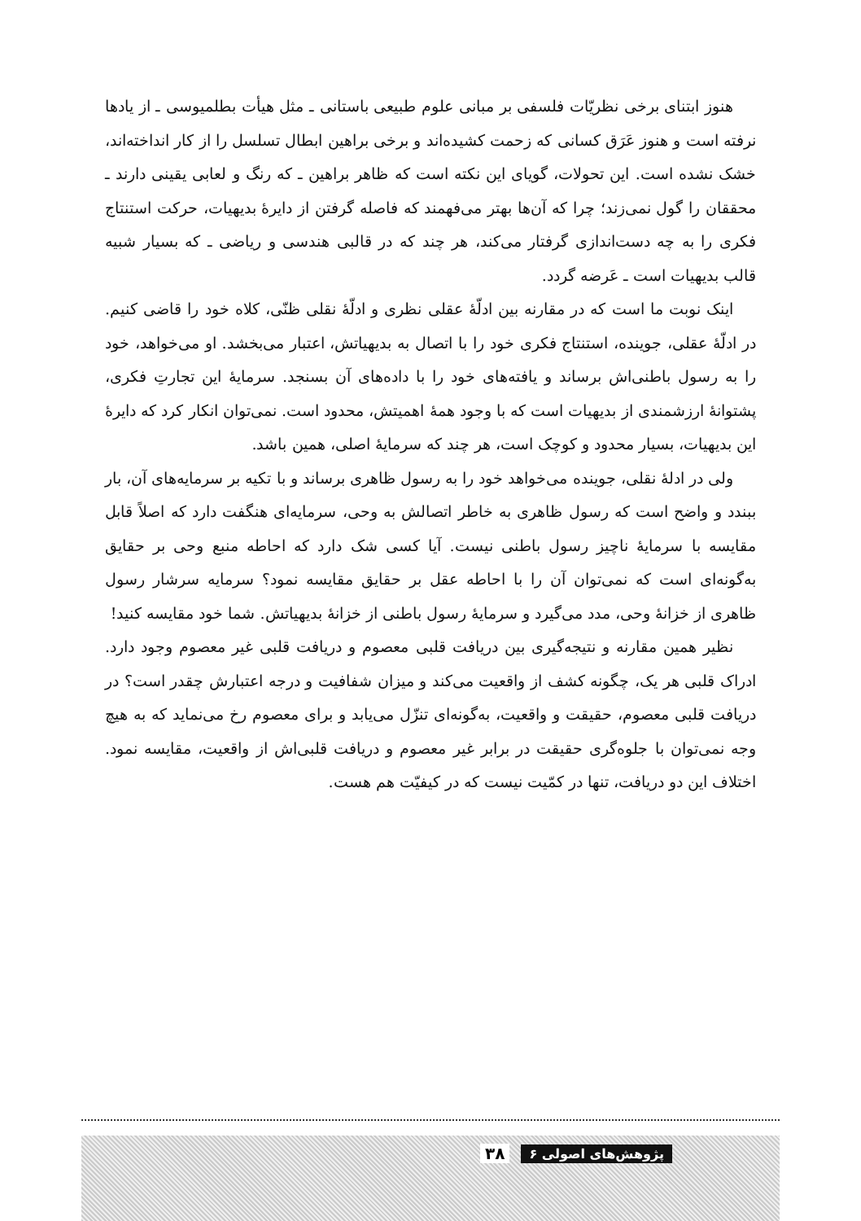هنوز ابتنای برخی نظریّات فلسفی بر مبانی علوم طبیعی باستانی ـ مثل هیأت بطلمیوسی ـ از یادها نرفته است و هنوز عَرَق کسانی که زحمت کشیده‌اند و برخی براهین ابطال تسلسل را از کار انداخته‌اند، خشک نشده است. این تحولات، گویای این نکته است که ظاهر براهین ـ که رنگ و لعابی یقینی دارند ـ محققان را گول نمی‌زند؛ چرا که آن‌ها بهتر می‌فهمند که فاصله گرفتن از دایرهٔ بدیهیات، حرکت استنتاج فکری را به چه دست‌اندازی گرفتار می‌کند، هر چند که در قالبی هندسی و ریاضی ـ که بسیار شبیه قالب بدیهیات است ـ عَرضه گردد.
اینک نوبت ما است که در مقارنه بین ادلّهٔ عقلی نظری و ادلّهٔ نقلی ظنّی، کلاه خود را قاضی کنیم. در ادلّهٔ عقلی، جوینده، استنتاج فکری خود را با اتصال به بدیهیاتش، اعتبار می‌بخشد. او می‌خواهد، خود را به رسول باطنی‌اش برساند و یافته‌های خود را با داده‌های آن بسنجد. سرمایهٔ این تجارتِ فکری، پشتوانهٔ ارزشمندی از بدیهیات است که با وجود همهٔ اهمیتش، محدود است. نمی‌توان انکار کرد که دایرهٔ این بدیهیات، بسیار محدود و کوچک است، هر چند که سرمایهٔ اصلی، همین باشد.
ولی در ادلهٔ نقلی، جوینده می‌خواهد خود را به رسول ظاهری برساند و با تکیه بر سرمایه‌های آن، بار ببندد و واضح است که رسول ظاهری به خاطر اتصالش به وحی، سرمایه‌ای هنگفت دارد که اصلاً قابل مقایسه با سرمایهٔ ناچیز رسول باطنی نیست. آیا کسی شک دارد که احاطه منبع وحی بر حقایق به‌گونه‌ای است که نمی‌توان آن را با احاطه عقل بر حقایق مقایسه نمود؟ سرمایه سرشار رسول ظاهری از خزانهٔ وحی، مدد می‌گیرد و سرمایهٔ رسول باطنی از خزانهٔ بدیهیاتش. شما خود مقایسه کنید!
نظیر همین مقارنه و نتیجه‌گیری بین دریافت قلبی معصوم و دریافت قلبی غیر معصوم وجود دارد. ادراک قلبی هر یک، چگونه کشف از واقعیت می‌کند و میزان شفافیت و درجه اعتبارش چقدر است؟ در دریافت قلبی معصوم، حقیقت و واقعیت، به‌گونه‌ای تنزّل می‌یابد و برای معصوم رخ می‌نماید که به هیچ وجه نمی‌توان با جلوه‌گری حقیقت در برابر غیر معصوم و دریافت قلبی‌اش از واقعیت، مقایسه نمود. اختلاف این دو دریافت، تنها در کمّیت نیست که در کیفیّت هم هست.
پژوهش‌های اصولی ۶ ۳۸